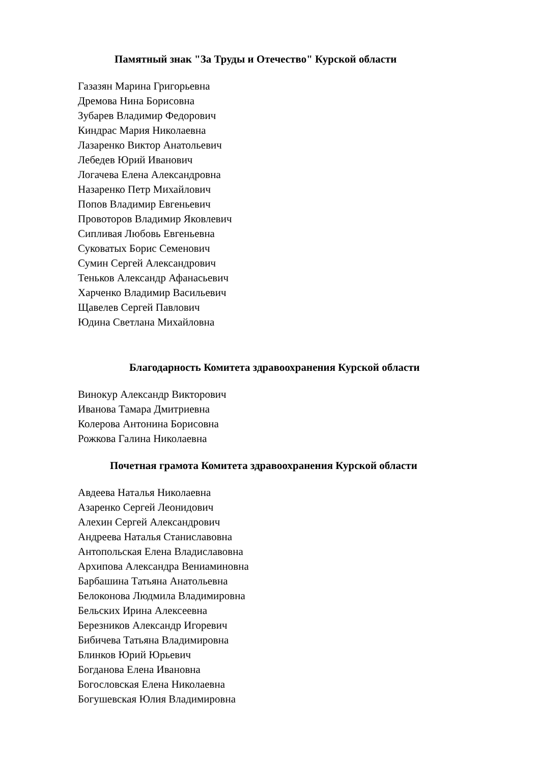Памятный знак "За Труды и Отечество" Курской области
Газазян Марина Григорьевна
Дремова Нина Борисовна
Зубарев Владимир Федорович
Киндрас Мария Николаевна
Лазаренко Виктор Анатольевич
Лебедев Юрий Иванович
Логачева Елена Александровна
Назаренко Петр Михайлович
Попов Владимир Евгеньевич
Провоторов Владимир Яковлевич
Сипливая Любовь Евгеньевна
Суковатых Борис Семенович
Сумин Сергей Александрович
Теньков Александр Афанасьевич
Харченко Владимир Васильевич
Щавелев Сергей Павлович
Юдина Светлана Михайловна
Благодарность Комитета здравоохранения Курской области
Винокур Александр Викторович
Иванова Тамара Дмитриевна
Колерова Антонина Борисовна
Рожкова Галина Николаевна
Почетная грамота Комитета здравоохранения Курской области
Авдеева Наталья Николаевна
Азаренко Сергей Леонидович
Алехин Сергей Александрович
Андреева Наталья Станиславовна
Антопольская Елена Владиславовна
Архипова Александра Вениаминовна
Барбашина Татьяна Анатольевна
Белоконова Людмила Владимировна
Бельских Ирина Алексеевна
Березников Александр Игоревич
Бибичева Татьяна Владимировна
Блинков Юрий Юрьевич
Богданова Елена Ивановна
Богословская Елена Николаевна
Богушевская Юлия Владимировна